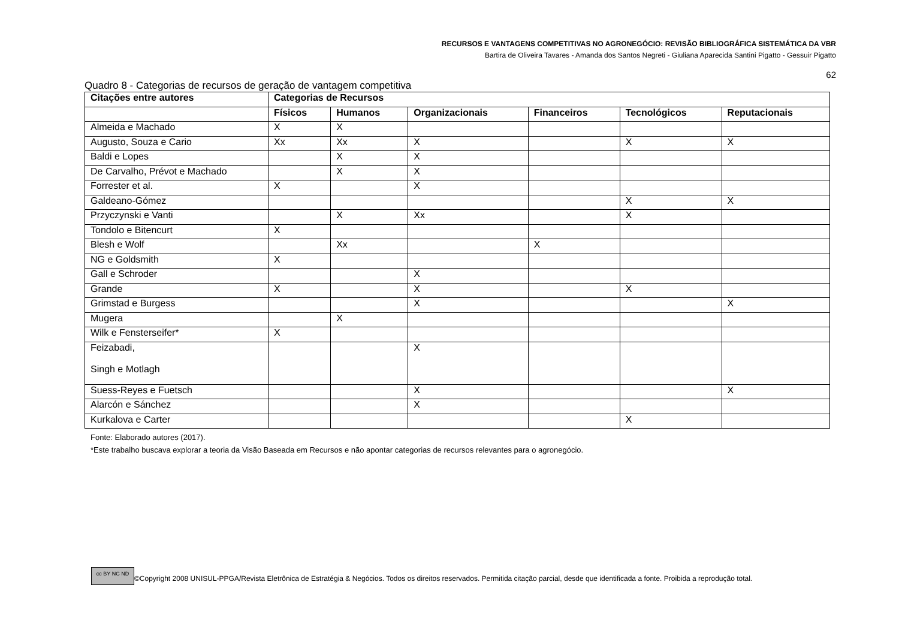RECURSOS E VANTAGENS COMPETITIVAS NO AGRONEGÓCIO: REVISÃO BIBLIOGRÁFICA SISTEMÁTICA DA VBR
Bartira de Oliveira Tavares - Amanda dos Santos Negreti - Giuliana Aparecida Santini Pigatto - Gessuir Pigatto
62
Quadro 8 - Categorias de recursos de geração de vantagem competitiva
| Citações entre autores | Categorias de Recursos | | | | | |
| --- | --- | --- | --- | --- | --- | --- |
| | Físicos | Humanos | Organizacionais | Financeiros | Tecnológicos | Reputacionais |
| Almeida e Machado | X | X | | | | |
| Augusto, Souza e Cario | Xx | Xx | X | | X | X |
| Baldi e Lopes | | X | X | | | |
| De Carvalho, Prévot e Machado | | X | X | | | |
| Forrester et al. | X | | X | | | |
| Galdeano-Gómez | | | | | X | X |
| Przyczynski e Vanti | | X | Xx | | X | |
| Tondolo e Bitencurt | X | | | | | |
| Blesh e Wolf | | Xx | | X | | |
| NG e Goldsmith | X | | | | | |
| Gall e Schroder | | | X | | | |
| Grande | X | | X | | X | |
| Grimstad e Burgess | | | X | | | X |
| Mugera | | X | | | | |
| Wilk e Fensterseifer* | X | | | | | |
| Feizabadi, Singh e Motlagh | | | X | | | |
| Suess-Reyes e Fuetsch | | | X | | | X |
| Alarcón e Sánchez | | | X | | | |
| Kurkalova e Carter | | | | | X | |
Fonte: Elaborado autores (2017).
*Este trabalho buscava explorar a teoria da Visão Baseada em Recursos e não apontar categorias de recursos relevantes para o agronegócio.
cc BY NC ND ©Copyright 2008 UNISUL-PPGA/Revista Eletrônica de Estratégia & Negócios. Todos os direitos reservados. Permitida citação parcial, desde que identificada a fonte. Proibida a reprodução total.